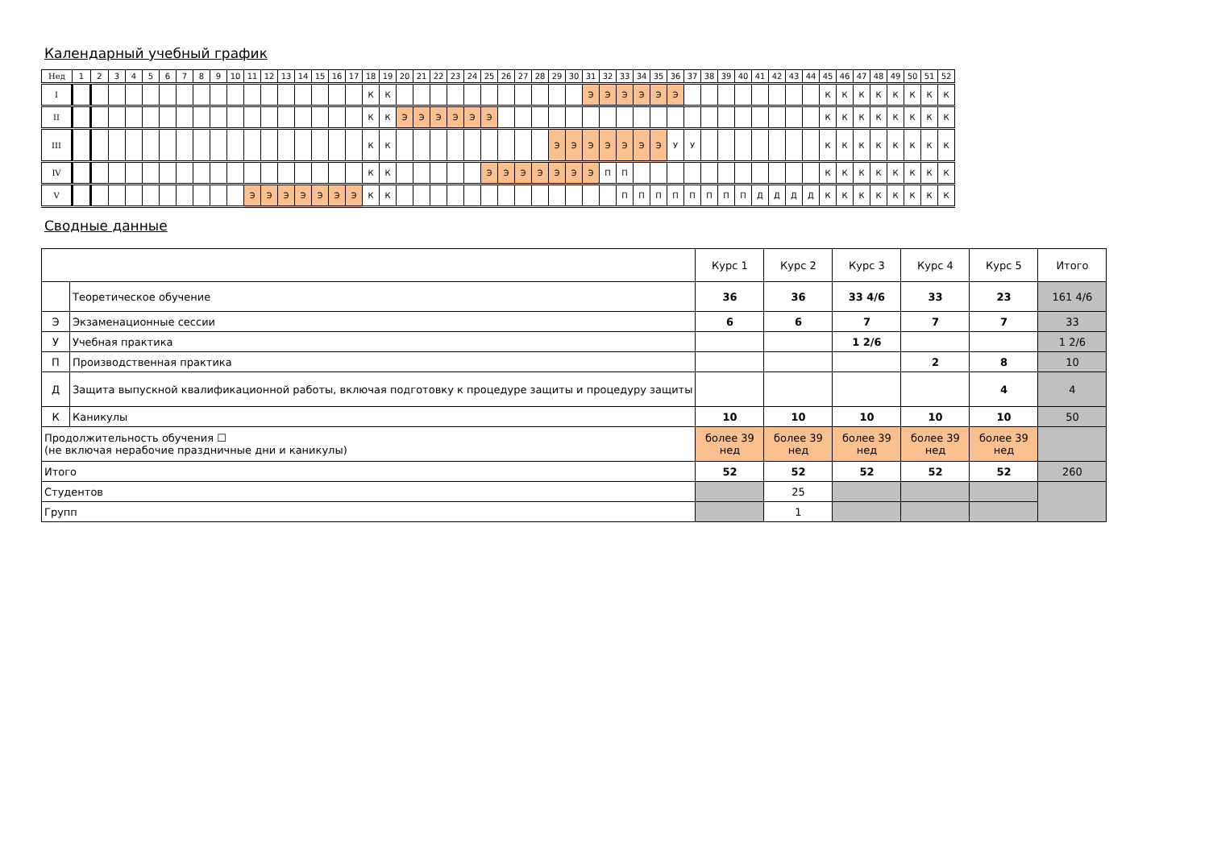Календарный учебный график
| Нед | 1 | 2 | 3 | 4 | 5 | 6 | 7 | 8 | 9 | 10 | 11 | 12 | 13 | 14 | 15 | 16 | 17 | 18 | 19 | 20 | 21 | 22 | 23 | 24 | 25 | 26 | 27 | 28 | 29 | 30 | 31 | 32 | 33 | 34 | 35 | 36 | 37 | 38 | 39 | 40 | 41 | 42 | 43 | 44 | 45 | 46 | 47 | 48 | 49 | 50 | 51 | 52 |
| I | | | | | | | | | | | | | | | | | | К | К | | | | | | | | | | | | Э | Э | Э | Э | Э | Э | | | | | | | | | К | К | К | К | К | К | К | К |
| II | | | | | | | | | | | | | | | | | | К | К | Э | Э | Э | Э | Э | Э | | | | | | | | | | | | | | | | | | | | К | К | К | К | К | К | К | К |
| III | | | | | | | | | | | | | | | | | | К | К | | | | | | | | | | Э | Э | Э | Э | Э | Э | Э | У | У | | | | | | | | К | К | К | К | К | К | К | К |
| IV | | | | | | | | | | | | | | | | | | К | К | | | | | | Э | Э | Э | Э | Э | Э | Э | П | П | | | | | | | | | | | | К | К | К | К | К | К | К | К |
| V | | | | | | | | | | | Э | Э | Э | Э | Э | Э | Э | К | К | | | | | | | | | | | | | | П | П | П | П | П | П | П | П | Д | Д | Д | Д | К | К | К | К | К | К | К | К |
Сводные данные
| | | Курс 1 | Курс 2 | Курс 3 | Курс 4 | Курс 5 | Итого |
| | Теоретическое обучение | 36 | 36 | 33 4/6 | 33 | 23 | 161 4/6 |
| Э | Экзаменационные сессии | 6 | 6 | 7 | 7 | 7 | 33 |
| У | Учебная практика | | | 1 2/6 | | | 1 2/6 |
| П | Производственная практика | | | | 2 | 8 | 10 |
| Д | Защита выпускной квалификационной работы, включая подготовку к процедуре защиты и процедуру защиты | | | | | 4 | 4 |
| К | Каникулы | 10 | 10 | 10 | 10 | 10 | 50 |
| Продолжительность обучения ☐ (не включая нерабочие праздничные дни и каникулы) | | более 39 нед | более 39 нед | более 39 нед | более 39 нед | более 39 нед | |
| Итого | | 52 | 52 | 52 | 52 | 52 | 260 |
| Студентов | | | 25 | | | | |
| Групп | | | 1 | | | | |